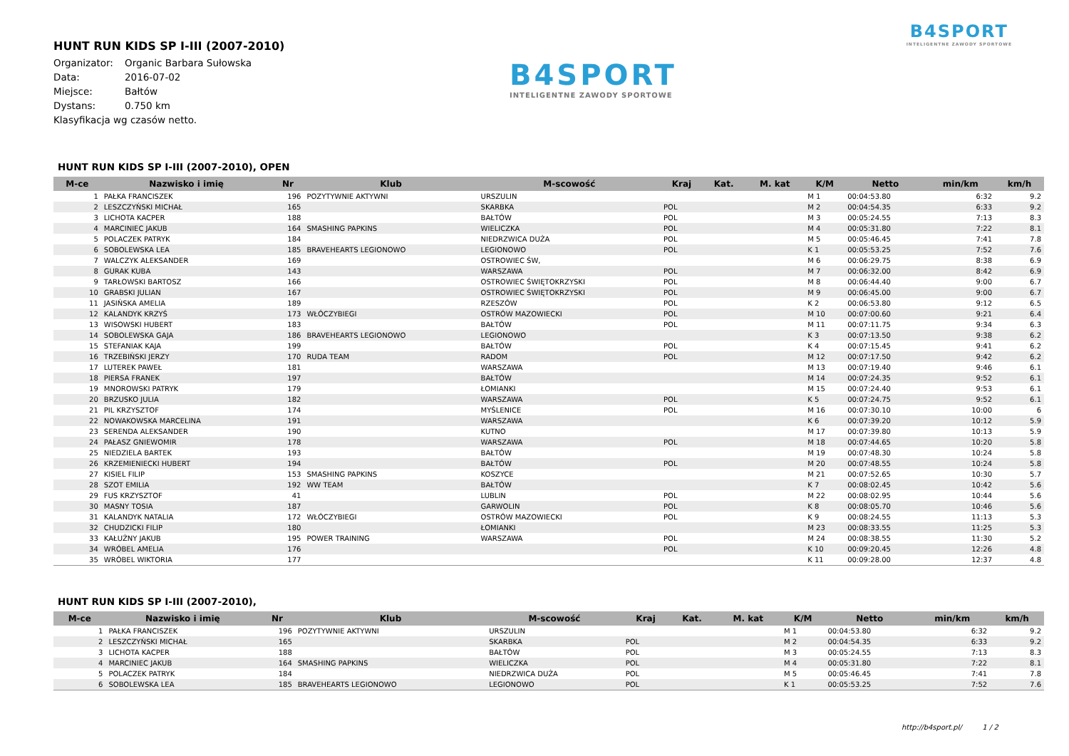B4SPORT
INTELIGENTNE ZAWODY SPORTOWE
B4SPORT
INTELIGENTNE ZAWODY SPORTOWE
HUNT RUN KIDS SP I-III (2007-2010)
Organizator: Organic Barbara Sułowska
Data: 2016-07-02
Miejsce: Bałtów
Dystans: 0.750 km
Klasyfikacja wg czasów netto.
HUNT RUN KIDS SP I-III (2007-2010), OPEN
| M-ce | Nazwisko i imię | Nr | Klub | M-scowość | Kraj | Kat. | M. kat | K/M | Netto | min/km | km/h |
| --- | --- | --- | --- | --- | --- | --- | --- | --- | --- | --- | --- |
| 1 | PAŁKA FRANCISZEK | 196 | POZYTYWNIE AKTYWNI | URSZULIN | | | | M 1 | 00:04:53.80 | 6:32 | 9.2 |
| 2 | LESZCZYŃSKI MICHAŁ | 165 | | SKARBKA | POL | | | M 2 | 00:04:54.35 | 6:33 | 9.2 |
| 3 | LICHOTA KACPER | 188 | | BAŁTÓW | POL | | | M 3 | 00:05:24.55 | 7:13 | 8.3 |
| 4 | MARCINIEC JAKUB | 164 | SMASHING PAPKINS | WIELICZKA | POL | | | M 4 | 00:05:31.80 | 7:22 | 8.1 |
| 5 | POLACZEK PATRYK | 184 | | NIEDRZWICA DUŻA | POL | | | M 5 | 00:05:46.45 | 7:41 | 7.8 |
| 6 | SOBOLEWSKA LEA | 185 | BRAVEHEARTS LEGIONOWO | LEGIONOWO | POL | | | K 1 | 00:05:53.25 | 7:52 | 7.6 |
| 7 | WALCZYK ALEKSANDER | 169 | | OSTROWIEC ŚW, | | | | M 6 | 00:06:29.75 | 8:38 | 6.9 |
| 8 | GURAK KUBA | 143 | | WARSZAWA | POL | | | M 7 | 00:06:32.00 | 8:42 | 6.9 |
| 9 | TARŁOWSKI BARTOSZ | 166 | | OSTROWIEC ŚWIĘTOKRZYSKI | POL | | | M 8 | 00:06:44.40 | 9:00 | 6.7 |
| 10 | GRABSKI JULIAN | 167 | | OSTROWIEC ŚWIĘTOKRZYSKI | POL | | | M 9 | 00:06:45.00 | 9:00 | 6.7 |
| 11 | JASIŃSKA AMELIA | 189 | | RZESZÓW | POL | | | K 2 | 00:06:53.80 | 9:12 | 6.5 |
| 12 | KALANDYK KRZYŚ | 173 | WŁÓCZYBIEGI | OSTRÓW MAZOWIECKI | POL | | | M 10 | 00:07:00.60 | 9:21 | 6.4 |
| 13 | WISOWSKI HUBERT | 183 | | BAŁTÓW | POL | | | M 11 | 00:07:11.75 | 9:34 | 6.3 |
| 14 | SOBOLEWSKA GAJA | 186 | BRAVEHEARTS LEGIONOWO | LEGIONOWO | | | | K 3 | 00:07:13.50 | 9:38 | 6.2 |
| 15 | STEFANIAK KAJA | 199 | | BAŁTÓW | POL | | | K 4 | 00:07:15.45 | 9:41 | 6.2 |
| 16 | TRZEBIŃSKI JERZY | 170 | RUDA TEAM | RADOM | POL | | | M 12 | 00:07:17.50 | 9:42 | 6.2 |
| 17 | LUTEREK PAWEŁ | 181 | | WARSZAWA | | | | M 13 | 00:07:19.40 | 9:46 | 6.1 |
| 18 | PIERSA FRANEK | 197 | | BAŁTÓW | | | | M 14 | 00:07:24.35 | 9:52 | 6.1 |
| 19 | MNOROWSKI PATRYK | 179 | | ŁOMIANKI | | | | M 15 | 00:07:24.40 | 9:53 | 6.1 |
| 20 | BRZUSKO JULIA | 182 | | WARSZAWA | POL | | | K 5 | 00:07:24.75 | 9:52 | 6.1 |
| 21 | PIL KRZYSZTOF | 174 | | MYŚLENICE | POL | | | M 16 | 00:07:30.10 | 10:00 | 6 |
| 22 | NOWAKOWSKA MARCELINA | 191 | | WARSZAWA | | | | K 6 | 00:07:39.20 | 10:12 | 5.9 |
| 23 | SERENDA ALEKSANDER | 190 | | KUTNO | | | | M 17 | 00:07:39.80 | 10:13 | 5.9 |
| 24 | PAŁASZ GNIEWOMIR | 178 | | WARSZAWA | POL | | | M 18 | 00:07:44.65 | 10:20 | 5.8 |
| 25 | NIEDZIELA BARTEK | 193 | | BAŁTÓW | | | | M 19 | 00:07:48.30 | 10:24 | 5.8 |
| 26 | KRZEMIENIECKI HUBERT | 194 | | BAŁTÓW | POL | | | M 20 | 00:07:48.55 | 10:24 | 5.8 |
| 27 | KISIEL FILIP | 153 | SMASHING PAPKINS | KOSZYCE | | | | M 21 | 00:07:52.65 | 10:30 | 5.7 |
| 28 | SZOT EMILIA | 192 | WW TEAM | BAŁTÓW | | | | K 7 | 00:08:02.45 | 10:42 | 5.6 |
| 29 | FUS KRZYSZTOF | 41 | | LUBLIN | POL | | | M 22 | 00:08:02.95 | 10:44 | 5.6 |
| 30 | MASNY TOSIA | 187 | | GARWOLIN | POL | | | K 8 | 00:08:05.70 | 10:46 | 5.6 |
| 31 | KALANDYK NATALIA | 172 | WŁÓCZYBIEGI | OSTRÓW MAZOWIECKI | POL | | | K 9 | 00:08:24.55 | 11:13 | 5.3 |
| 32 | CHUDZICKI FILIP | 180 | | ŁOMIANKI | | | | M 23 | 00:08:33.55 | 11:25 | 5.3 |
| 33 | KAŁUŻNY JAKUB | 195 | POWER TRAINING | WARSZAWA | POL | | | M 24 | 00:08:38.55 | 11:30 | 5.2 |
| 34 | WRÓBEL AMELIA | 176 | | | POL | | | K 10 | 00:09:20.45 | 12:26 | 4.8 |
| 35 | WRÓBEL WIKTORIA | 177 | | | | | | K 11 | 00:09:28.00 | 12:37 | 4.8 |
HUNT RUN KIDS SP I-III (2007-2010),
| M-ce | Nazwisko i imię | Nr | Klub | M-scowość | Kraj | Kat. | M. kat | K/M | Netto | min/km | km/h |
| --- | --- | --- | --- | --- | --- | --- | --- | --- | --- | --- | --- |
| 1 | PAŁKA FRANCISZEK | 196 | POZYTYWNIE AKTYWNI | URSZULIN | | | | M 1 | 00:04:53.80 | 6:32 | 9.2 |
| 2 | LESZCZYŃSKI MICHAŁ | 165 | | SKARBKA | POL | | | M 2 | 00:04:54.35 | 6:33 | 9.2 |
| 3 | LICHOTA KACPER | 188 | | BAŁTÓW | POL | | | M 3 | 00:05:24.55 | 7:13 | 8.3 |
| 4 | MARCINIEC JAKUB | 164 | SMASHING PAPKINS | WIELICZKA | POL | | | M 4 | 00:05:31.80 | 7:22 | 8.1 |
| 5 | POLACZEK PATRYK | 184 | | NIEDRZWICA DUŻA | POL | | | M 5 | 00:05:46.45 | 7:41 | 7.8 |
| 6 | SOBOLEWSKA LEA | 185 | BRAVEHEARTS LEGIONOWO | LEGIONOWO | POL | | | K 1 | 00:05:53.25 | 7:52 | 7.6 |
http://b4sport.pl/ 1 / 2